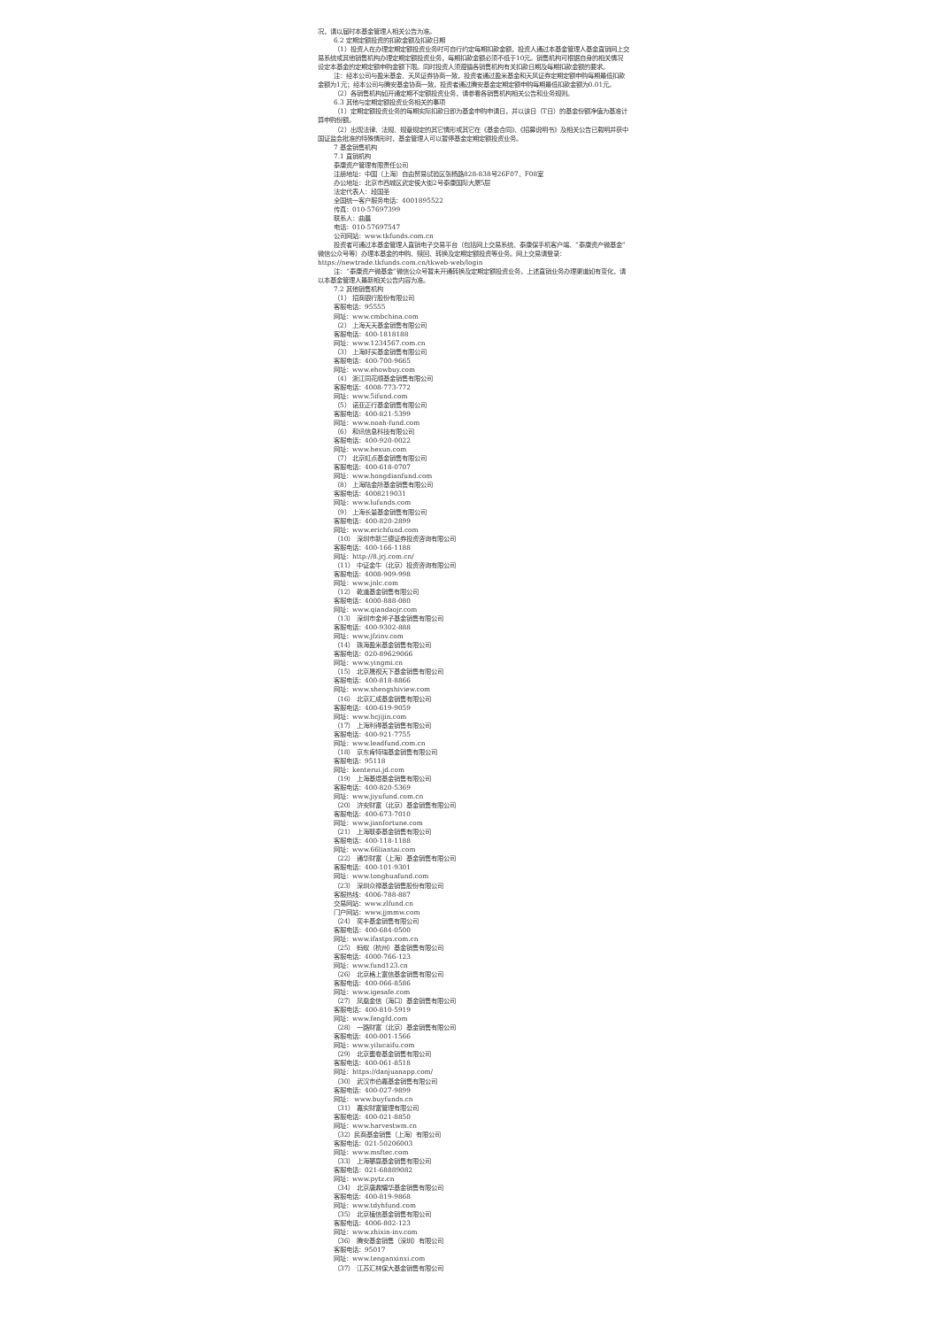况，请以届时本基金管理人相关公告为准。
6.2 定期定额投资的扣款金额及扣款日期
（1）投资人在办理定期定额投资业务时可自行约定每期扣款金额，投资人通过本基金管理人基金直销网上交易系统或其他销售机构办理定期定额投资业务，每期扣款金额必须不低于10元。销售机构可根据自身的相关情况设定本基金的定期定额申购金额下限。同时投资人须遵循各销售机构有关扣款日期及每期扣款金额的要求。
注：经本公司与盈米基金、天风证券协商一致，投资者通过盈米基金和天风证券定期定额申购每期最低扣款金额为1元；经本公司与腾安基金协商一致，投资者通过腾安基金定期定额申购每期最低扣款金额为0.01元。
（2）各销售机构如开通定期不定额投资业务，请参看各销售机构相关公告和业务规则。
6.3 其他与定期定额投资业务相关的事项
（1）定期定额投资业务的每期实际扣款日即为基金申购申请日，并以该日（T日）的基金份额净值为基准计算申购份额。
（2）出现法律、法规、规章规定的其它情形或其它在《基金合同》、《招募说明书》及相关公告已载明并获中国证监会批准的特殊情形时，基金管理人可以暂停基金定期定额投资业务。
7 基金销售机构
7.1 直销机构
泰康资产管理有限责任公司
注册地址：中国（上海）自由贸易试验区张杨路828-838号26F07、F08室
办公地址：北京市西城区武定侯大街2号泰康国际大厦5层
法定代表人：段国圣
全国统一客户服务电话：4001895522
传真：010-57697399
联系人：曲晨
电话：010-57697547
公司网站：www.tkfunds.com.cn
投资者可通过本基金管理人直销电子交易平台（包括网上交易系统、泰康保手机客户端、“泰康资产微基金”微信公众号等）办理本基金的申购、赎回、转换及定期定额投资等业务。网上交易请登录：https://newtrade.tkfunds.com.cn/tkweb-web/login
注：“泰康资产微基金”微信公众号暂未开通转换及定期定额投资业务，上述直销业务办理渠道如有变化，请以本基金管理人最新相关公告内容为准。
7.2 其他销售机构
（1） 招商银行股份有限公司
客服电话：95555
网址：www.cmbchina.com
（2） 上海天天基金销售有限公司
客服电话：400-1818188
网址：www.1234567.com.cn
（3） 上海好买基金销售有限公司
客服电话：400-700-9665
网址：www.ehowbuy.com
（4） 浙江同花顺基金销售有限公司
客服电话：4008-773-772
网址：www.5ifund.com
（5） 诺亚正行基金销售有限公司
客服电话：400-821-5399
网址：www.noah-fund.com
（6） 和讯信息科技有限公司
客服电话：400-920-0022
网址：www.hexun.com
（7） 北京虹点基金销售有限公司
客服电话：400-618-0707
网址：www.hongdianfund.com
（8） 上海陆金所基金销售有限公司
客服电话：4008219031
网址：www.lufunds.com
（9） 上海长量基金销售有限公司
客服电话：400-820-2899
网址：www.erichfund.com
（10） 深圳市新兰德证券投资咨询有限公司
客服电话：400-166-1188
网址：http://8.jrj.com.cn/
（11） 中证金牛（北京）投资咨询有限公司
客服电话：4008-909-998
网址：www.jnlc.com
（12） 乾道基金销售有限公司
客服电话：4000-888-080
网址：www.qiandaojr.com
（13） 深圳市金斧子基金销售有限公司
客服电话：400-9302-888
网址：www.jfzinv.com
（14） 珠海盈米基金销售有限公司
客服电话：020-89629066
网址：www.yingmi.cn
（15） 北京晟视天下基金销售有限公司
客服电话：400-818-8866
网址：www.shengshiview.com
（16） 北京汇成基金销售有限公司
客服电话：400-619-9059
网址：www.hcjijin.com
（17） 上海利得基金销售有限公司
客服电话：400-921-7755
网址：www.leadfund.com.cn
（18） 京东肯特瑞基金销售有限公司
客服电话：95118
网址：kenterui.jd.com
（19） 上海基煜基金销售有限公司
客服电话：400-820-5369
网址：www.jiyufund.com.cn
（20） 济安财富（北京）基金销售有限公司
客服电话：400-673-7010
网址：www.jianfortune.com
（21） 上海联泰基金销售有限公司
客服电话：400-118-1188
网址：www.66liantai.com
（22） 通华财富（上海）基金销售有限公司
客服电话：400-101-9301
网址：www.tonghuafund.com
（23） 深圳众禄基金销售股份有限公司
客服热线：4006-788-887
交易网站：www.zlfund.cn
门户网站：www.jjmmw.com
（24） 奕丰基金销售有限公司
客服电话：400-684-0500
网址：www.ifastps.com.cn
（25） 蚂蚁（杭州）基金销售有限公司
客服电话：4000-766-123
网址：www.fund123.cn
（26） 北京格上富信基金销售有限公司
客服电话：400-066-8586
网址：www.igesafe.com
（27） 凤凰金信（海口）基金销售有限公司
客服电话：400-810-5919
网址：www.fengfd.com
（28） 一路财富（北京）基金销售有限公司
客服电话：400-001-1566
网址：www.yilucaifu.com
（29） 北京蛋卷基金销售有限公司
客服电话：400-061-8518
网址：https://danjuanapp.com/
（30） 武汉市伯嘉基金销售有限公司
客服电话：400-027-9899
网址： www.buyfunds.cn
（31） 嘉实财富管理有限公司
客服电话：400-021-8850
网址：www.harvestwm.cn
（32）民商基金销售（上海）有限公司
客服电话：021-50206003
网址：www.msftec.com
（33） 上海攀赢基金销售有限公司
客服电话：021-68889082
网址：www.pytz.cn
（34） 北京唐鼎耀华基金销售有限公司
客服电话：400-819-9868
网址：www.tdyhfund.com
（35） 北京植信基金销售有限公司
客服电话：4006-802-123
网址：www.zhixin-inv.com
（36） 腾安基金销售（深圳）有限公司
客服电话：95017
网址：www.tenganxinxi.com
（37） 江苏汇林保大基金销售有限公司